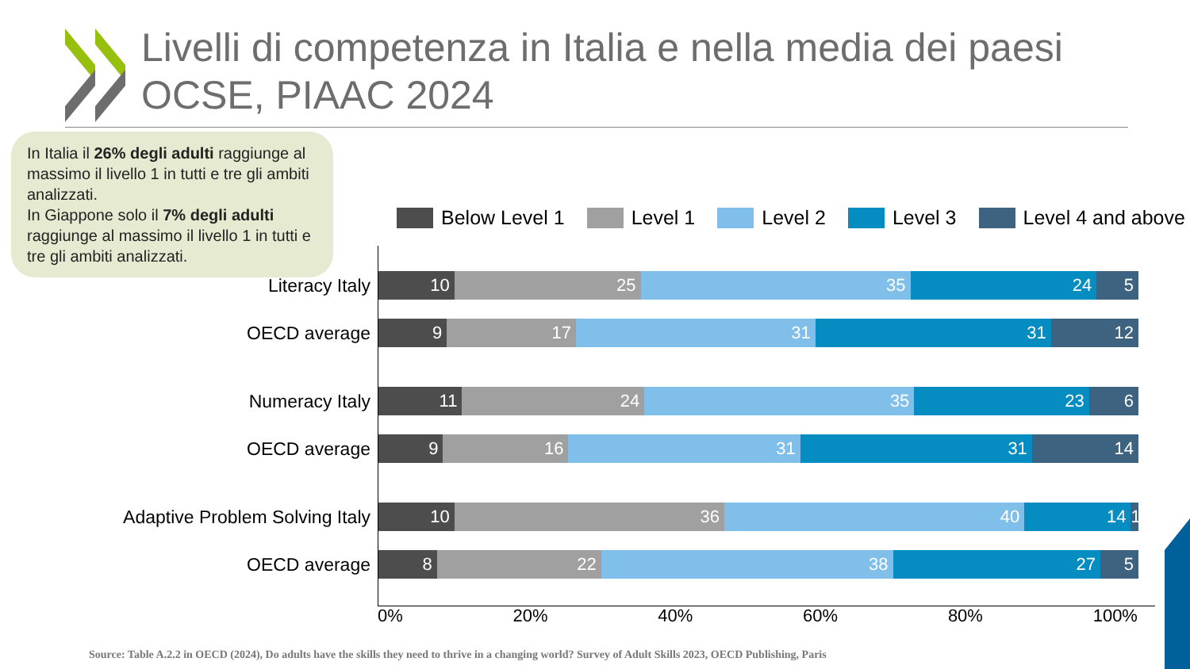Livelli di competenza in Italia e nella media dei paesi
OCSE, PIAAC 2024
In Italia il 26% degli adulti raggiunge al massimo il livello 1 in tutti e tre gli ambiti analizzati.
In Giappone solo il 7% degli adulti raggiunge al massimo il livello 1 in tutti e tre gli ambiti analizzati.
Below Level 1 Level 1 Level 2 Level 3 Level 4 and above
Literacy Italy
10 25 35 24 5
OECD average
9 17 31 31 12
Numeracy Italy
11 24 35 23 6
OECD average
9 16 31 31 14
Adaptive Problem Solving Italy
10 36 40 14 1
OECD average
8 22 38 27 5
0% 20% 40% 60% 80% 100%
Source: Table A.2.2 in OECD (2024), Do adults have the skills they need to thrive in a changing world? Survey of Adult Skills 2023, OECD Publishing, Paris